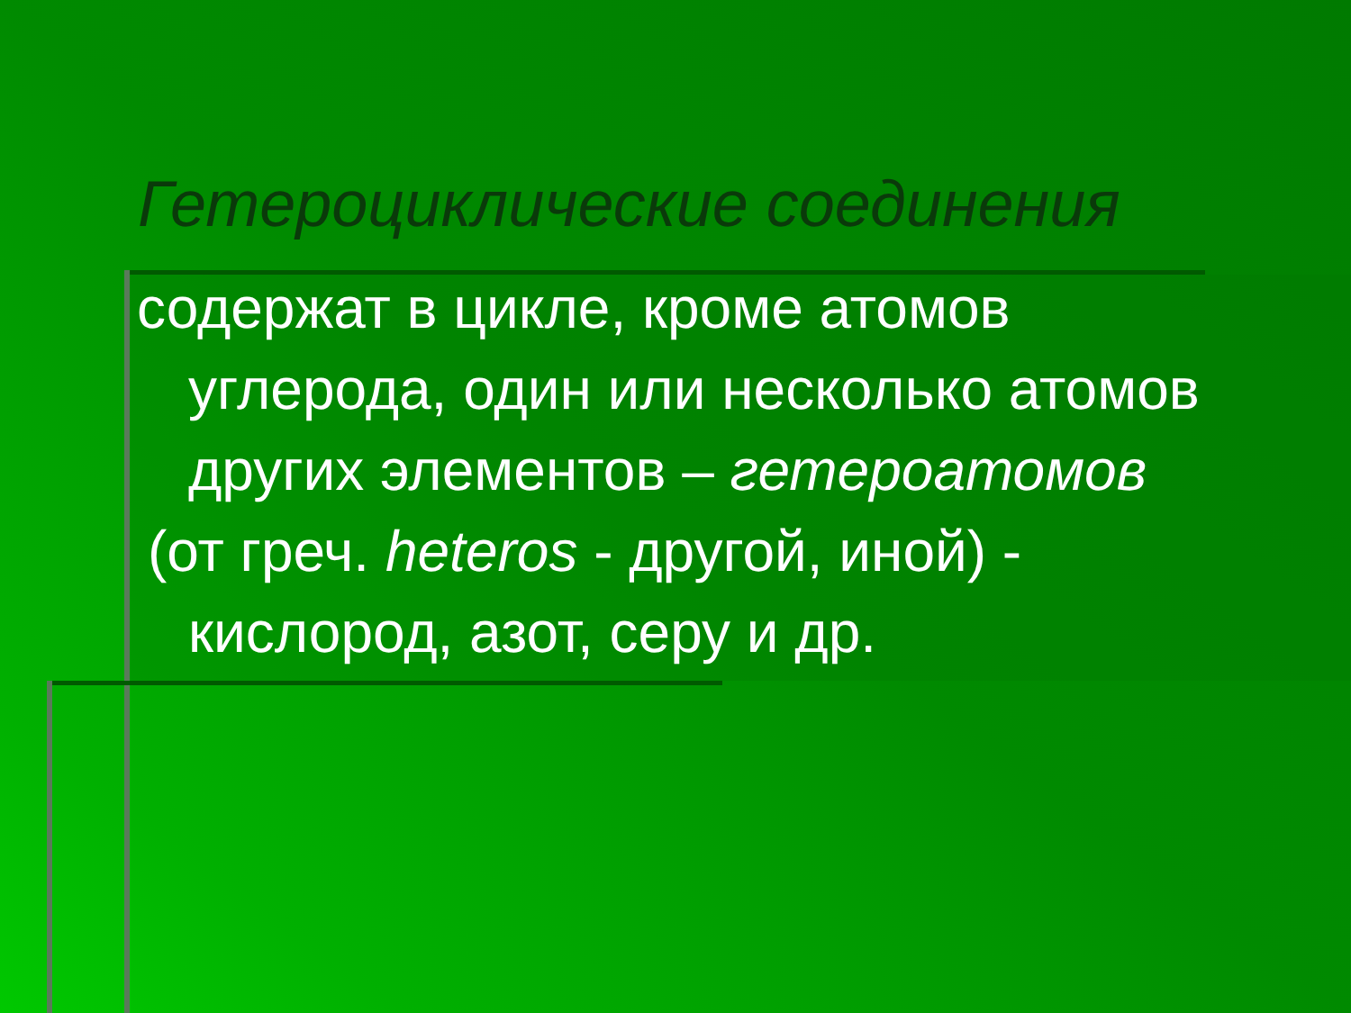Гетероциклические соединения
содержат в цикле, кроме атомов углерода, один или несколько атомов других элементов – гетероатомов
(от греч. heteros - другой, иной) - кислород, азот, серу и др.